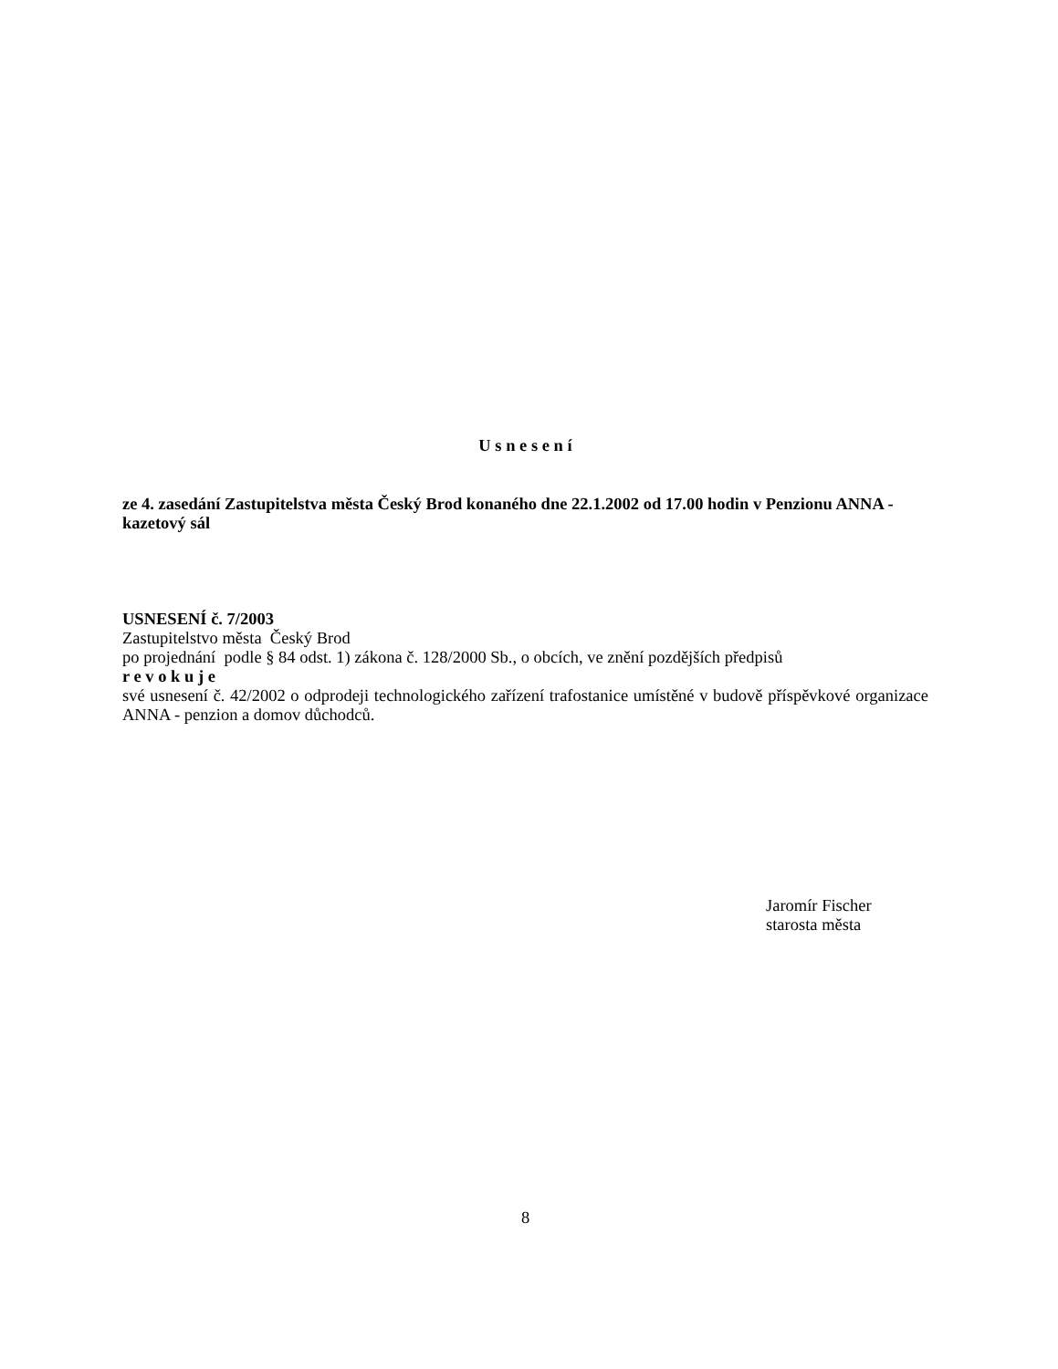U s n e s e n í
ze 4. zasedání Zastupitelstva města Český Brod konaného dne 22.1.2002 od 17.00 hodin v Penzionu ANNA - kazetový sál
USNESENÍ č. 7/2003
Zastupitelstvo města Český Brod
po projednání podle § 84 odst. 1) zákona č. 128/2000 Sb., o obcích, ve znění pozdějších předpisů
r e v o k u j e
své usnesení č. 42/2002 o odprodeji technologického zařízení trafostanice umístěné v budově příspěvkové organizace ANNA - penzion a domov důchodců.
Jaromír Fischer
starosta města
8